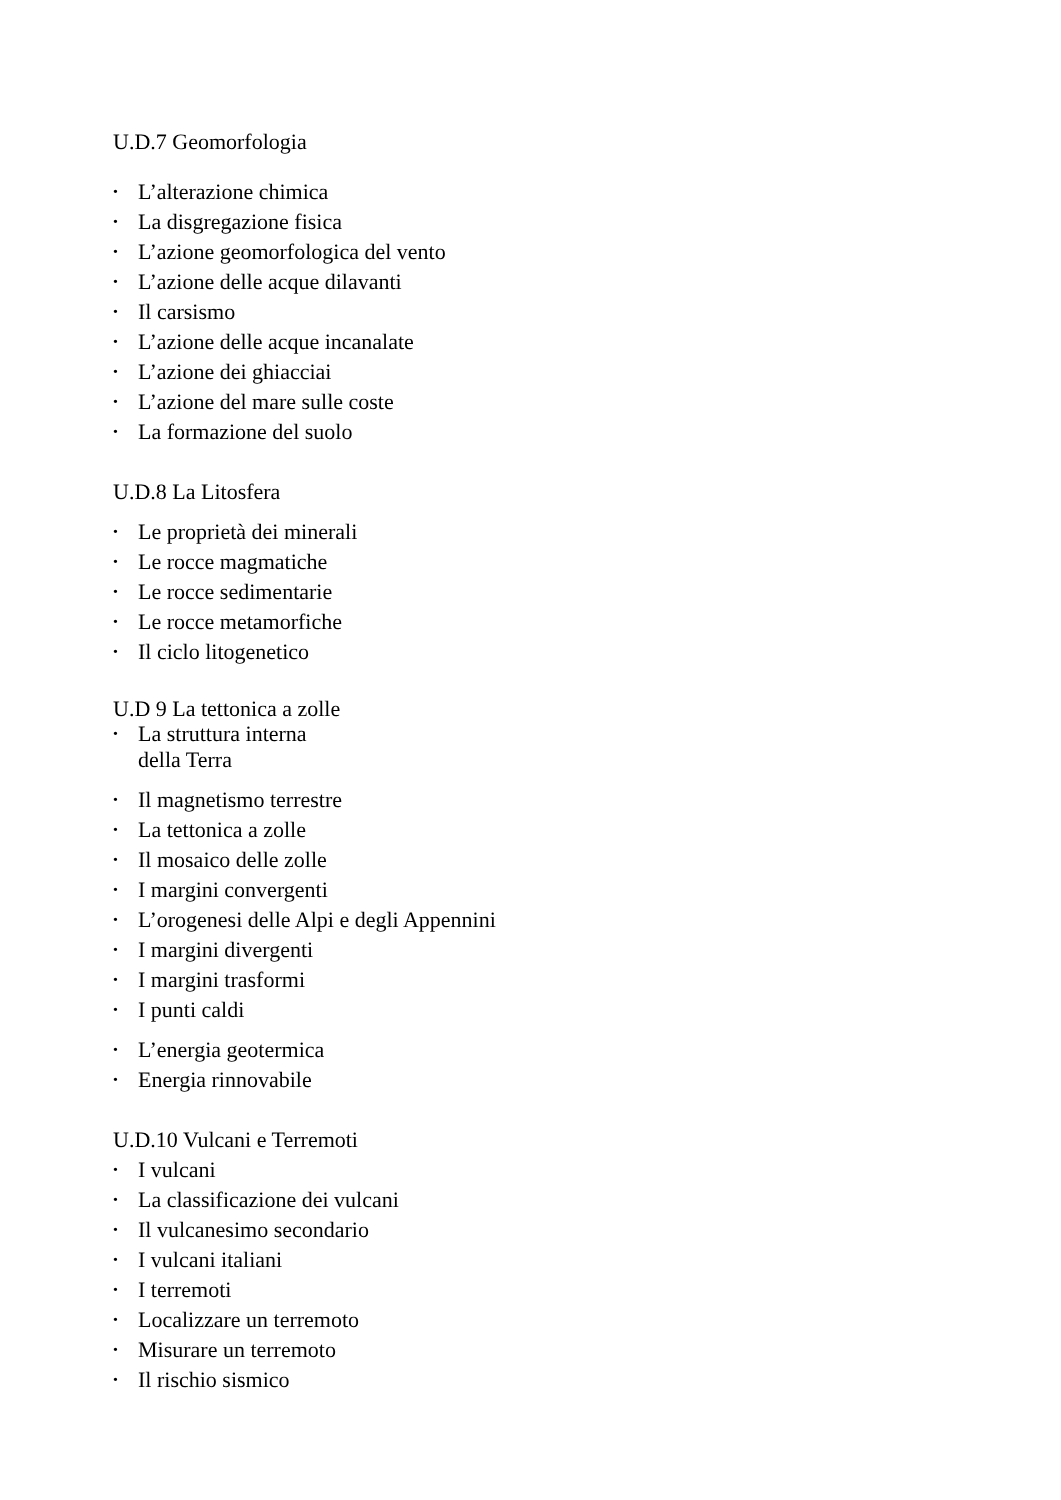U.D.7 Geomorfologia
• L’alterazione chimica
• La disgregazione fisica
• L’azione geomorfologica del vento
• L’azione delle acque dilavanti
• Il carsismo
• L’azione delle acque incanalate
• L’azione dei ghiacciai
• L’azione del mare sulle coste
• La formazione del suolo
U.D.8 La Litosfera
• Le proprietà dei minerali
• Le rocce magmatiche
• Le rocce sedimentarie
• Le rocce metamorfiche
• Il ciclo litogenetico
U.D 9 La tettonica a zolle
• La struttura interna
della Terra
• Il magnetismo terrestre
• La tettonica a zolle
• Il mosaico delle zolle
• I margini convergenti
• L’orogenesi delle Alpi e degli Appennini
• I margini divergenti
• I margini trasformi
• I punti caldi
• L’energia geotermica
• Energia rinnovabile
U.D.10 Vulcani e Terremoti
• I vulcani
• La classificazione dei vulcani
• Il vulcanesimo secondario
• I vulcani italiani
• I terremoti
• Localizzare un terremoto
• Misurare un terremoto
• Il rischio sismico